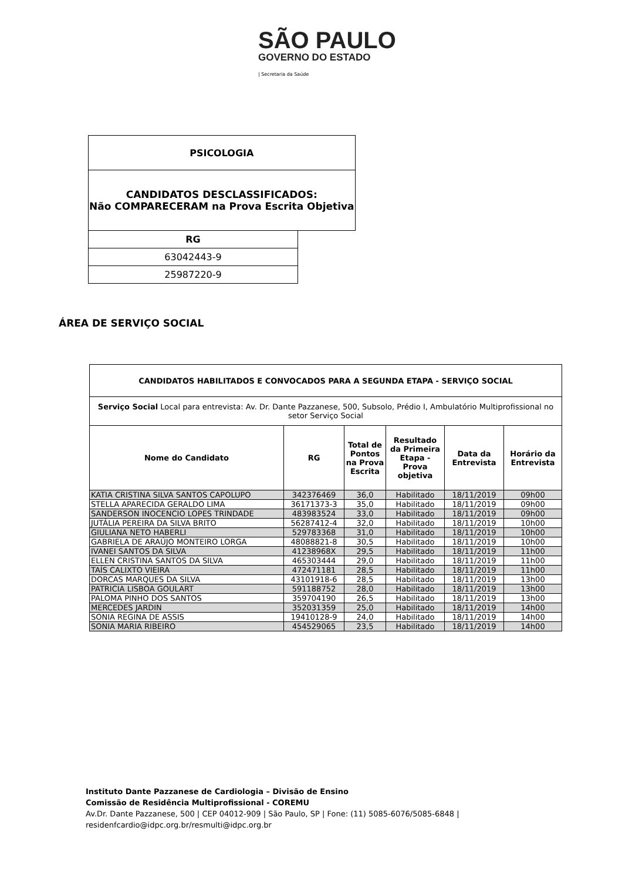SÃO PAULO
GOVERNO DO ESTADO
| Secretaria da Saúde
| PSICOLOGIA | |
| CANDIDATOS DESCLASSIFICADOS: Não COMPARECERAM na Prova Escrita Objetiva | |
| RG | |
| 63042443-9 | |
| 25987220-9 | |
ÁREA DE SERVIÇO SOCIAL
| CANDIDATOS HABILITADOS E CONVOCADOS PARA A SEGUNDA ETAPA - SERVIÇO SOCIAL | | | | | |
| --- | --- | --- | --- | --- | --- |
| Serviço Social Local para entrevista: Av. Dr. Dante Pazzanese, 500, Subsolo, Prédio I, Ambulatório Multiprofissional no setor Serviço Social | | | | | |
| Nome do Candidato | RG | Total de Pontos na Prova Escrita | Resultado da Primeira Etapa - Prova objetiva | Data da Entrevista | Horário da Entrevista |
| KATIA CRISTINA SILVA SANTOS CAPOLUPO | 342376469 | 36,0 | Habilitado | 18/11/2019 | 09h00 |
| STELLA APARECIDA GERALDO LIMA | 36171373-3 | 35,0 | Habilitado | 18/11/2019 | 09h00 |
| SANDERSON INOCENCIO LOPES TRINDADE | 483983524 | 33,0 | Habilitado | 18/11/2019 | 09h00 |
| JUTÁLIA PEREIRA DA SILVA BRITO | 56287412-4 | 32,0 | Habilitado | 18/11/2019 | 10h00 |
| GIULIANA NETO HABERLI | 529783368 | 31,0 | Habilitado | 18/11/2019 | 10h00 |
| GABRIELA DE ARAÚJO MONTEIRO LORGA | 48088821-8 | 30,5 | Habilitado | 18/11/2019 | 10h00 |
| IVANEI SANTOS DA SILVA | 41238968X | 29,5 | Habilitado | 18/11/2019 | 11h00 |
| ELLEN CRISTINA SANTOS DA SILVA | 465303444 | 29,0 | Habilitado | 18/11/2019 | 11h00 |
| TAÍS CALIXTO VIEIRA | 472471181 | 28,5 | Habilitado | 18/11/2019 | 11h00 |
| DORCAS MARQUES DA SILVA | 43101918-6 | 28,5 | Habilitado | 18/11/2019 | 13h00 |
| PATRICIA LISBOA GOULART | 591188752 | 28,0 | Habilitado | 18/11/2019 | 13h00 |
| PALOMA PINHO DOS SANTOS | 359704190 | 26,5 | Habilitado | 18/11/2019 | 13h00 |
| MERCEDES JARDIN | 352031359 | 25,0 | Habilitado | 18/11/2019 | 14h00 |
| SONIA REGINA DE ASSIS | 19410128-9 | 24,0 | Habilitado | 18/11/2019 | 14h00 |
| SONIA MARIA RIBEIRO | 454529065 | 23,5 | Habilitado | 18/11/2019 | 14h00 |
Instituto Dante Pazzanese de Cardiologia – Divisão de Ensino
Comissão de Residência Multiprofissional - COREMU
Av.Dr. Dante Pazzanese, 500 | CEP 04012-909 | São Paulo, SP | Fone: (11) 5085-6076/5085-6848 |
residenfcardio@idpc.org.br/resmulti@idpc.org.br